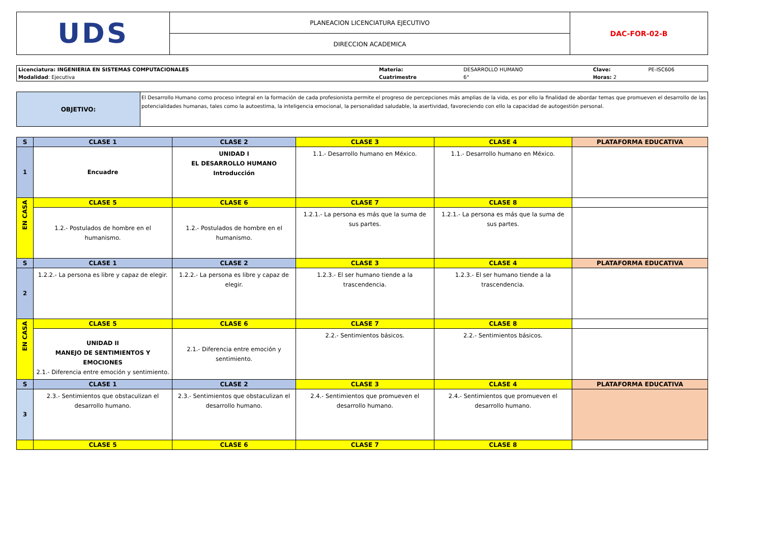| UDS | PLANEACION LICENCIATURA EJECUTIVO | DAC-FOR-02-B |
| | DIRECCION ACADEMICA | |
| Licenciatura: INGENIERIA EN SISTEMAS COMPUTACIONALES | Materia: | DESARROLLO HUMANO | Clave: | PE-ISC606 |
| Modalidad : Ejecutiva | Cuatrimestre | 6° | Horas: 2 | |
| OBJETIVO: | El Desarrollo Humano como proceso integral en la formación de cada profesionista permite el progreso de percepciones más amplias de la vida, es por ello la finalidad de abordar temas que promueven el desarrollo de las potencialidades humanas, tales como la autoestima, la inteligencia emocional, la personalidad saludable, la asertividad, favoreciendo con ello la capacidad de autogestión personal. |
| S | CLASE 1 | CLASE 2 | CLASE 3 | CLASE 4 | PLATAFORMA EDUCATIVA |
| --- | --- | --- | --- | --- | --- |
| 1 | Encuadre | UNIDAD I EL DESARROLLO HUMANO Introducción | 1.1.- Desarrollo humano en México. | 1.1.- Desarrollo humano en México. | |
| EN CASA | CLASE 5 | CLASE 6 | CLASE 7 | CLASE 8 | |
| | 1.2.- Postulados de hombre en el humanismo. | 1.2.- Postulados de hombre en el humanismo. | 1.2.1.- La persona es más que la suma de sus partes. | 1.2.1.- La persona es más que la suma de sus partes. | |
| S | CLASE 1 | CLASE 2 | CLASE 3 | CLASE 4 | PLATAFORMA EDUCATIVA |
| 2 | 1.2.2.- La persona es libre y capaz de elegir. | 1.2.2.- La persona es libre y capaz de elegir. | 1.2.3.- El ser humano tiende a la trascendencia. | 1.2.3.- El ser humano tiende a la trascendencia. | |
| EN CASA | CLASE 5 | CLASE 6 | CLASE 7 | CLASE 8 | |
| | UNIDAD II MANEJO DE SENTIMIENTOS Y EMOCIONES 2.1.- Diferencia entre emoción y sentimiento. | 2.1.- Diferencia entre emoción y sentimiento. | 2.2.- Sentimientos básicos. | 2.2.- Sentimientos básicos. | |
| S | CLASE 1 | CLASE 2 | CLASE 3 | CLASE 4 | PLATAFORMA EDUCATIVA |
| 3 | 2.3.- Sentimientos que obstaculizan el desarrollo humano. | 2.3.- Sentimientos que obstaculizan el desarrollo humano. | 2.4.- Sentimientos que promueven el desarrollo humano. | 2.4.- Sentimientos que promueven el desarrollo humano. | |
| | CLASE 5 | CLASE 6 | CLASE 7 | CLASE 8 | |